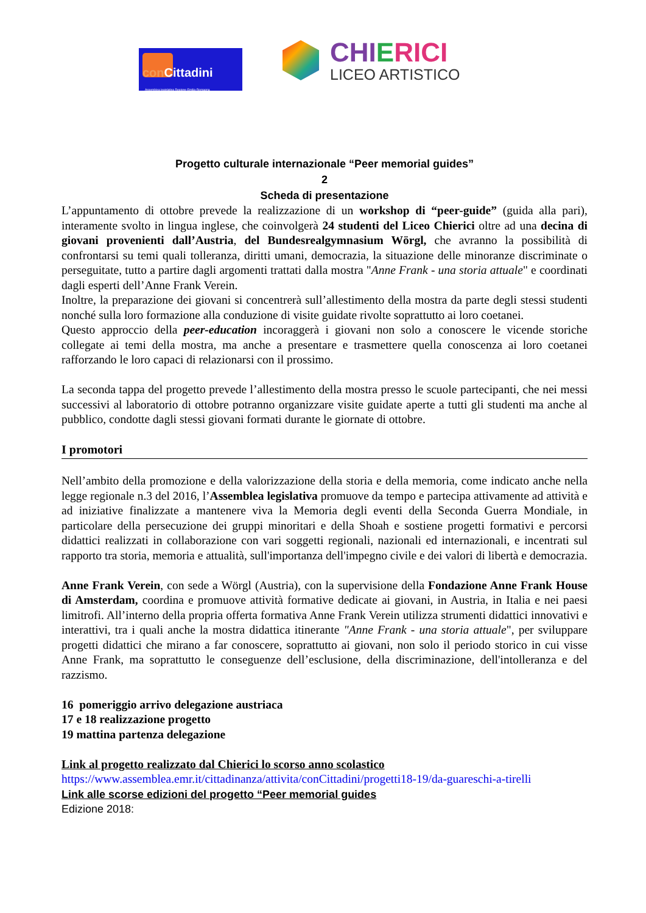con Cittadini
Assemblea legislativa Regione Emilia-Romagna
CHIERICI
LICEO ARTISTICO
Progetto culturale internazionale “Peer memorial guides”
2
Scheda di presentazione
L’appuntamento di ottobre prevede la realizzazione di un workshop di “peer-guide” (guida alla pari), interamente svolto in lingua inglese, che coinvolgerà 24 studenti del Liceo Chierici oltre ad una decina di giovani provenienti dall’Austria, del Bundesrealgymnasium Wörgl, che avranno la possibilità di confrontarsi su temi quali tolleranza, diritti umani, democrazia, la situazione delle minoranze discriminate o perseguitate, tutto a partire dagli argomenti trattati dalla mostra "Anne Frank - una storia attuale" e coordinati dagli esperti dell’Anne Frank Verein.
Inoltre, la preparazione dei giovani si concentrerà sull’allestimento della mostra da parte degli stessi studenti nonché sulla loro formazione alla conduzione di visite guidate rivolte soprattutto ai loro coetanei.
Questo approccio della peer-education incoraggerà i giovani non solo a conoscere le vicende storiche collegate ai temi della mostra, ma anche a presentare e trasmettere quella conoscenza ai loro coetanei rafforzando le loro capaci di relazionarsi con il prossimo.
La seconda tappa del progetto prevede l’allestimento della mostra presso le scuole partecipanti, che nei messi successivi al laboratorio di ottobre potranno organizzare visite guidate aperte a tutti gli studenti ma anche al pubblico, condotte dagli stessi giovani formati durante le giornate di ottobre.
I promotori
Nell’ambito della promozione e della valorizzazione della storia e della memoria, come indicato anche nella legge regionale n.3 del 2016, l’Assemblea legislativa promuove da tempo e partecipa attivamente ad attività e ad iniziative finalizzate a mantenere viva la Memoria degli eventi della Seconda Guerra Mondiale, in particolare della persecuzione dei gruppi minoritari e della Shoah e sostiene progetti formativi e percorsi didattici realizzati in collaborazione con vari soggetti regionali, nazionali ed internazionali, e incentrati sul rapporto tra storia, memoria e attualità, sull'importanza dell'impegno civile e dei valori di libertà e democrazia.
Anne Frank Verein, con sede a Wörgl (Austria), con la supervisione della Fondazione Anne Frank House di Amsterdam, coordina e promuove attività formative dedicate ai giovani, in Austria, in Italia e nei paesi limitrofi. All’interno della propria offerta formativa Anne Frank Verein utilizza strumenti didattici innovativi e interattivi, tra i quali anche la mostra didattica itinerante "Anne Frank - una storia attuale", per sviluppare progetti didattici che mirano a far conoscere, soprattutto ai giovani, non solo il periodo storico in cui visse Anne Frank, ma soprattutto le conseguenze dell’esclusione, della discriminazione, dell'intolleranza e del razzismo.
16 pomeriggio arrivo delegazione austriaca
17 e 18 realizzazione progetto
19 mattina partenza delegazione
Link al progetto realizzato dal Chierici lo scorso anno scolastico
https://www.assemblea.emr.it/cittadinanza/attivita/conCittadini/progetti18-19/da-guareschi-a-tirelli
Link alle scorse edizioni del progetto “Peer memorial guides
Edizione 2018: